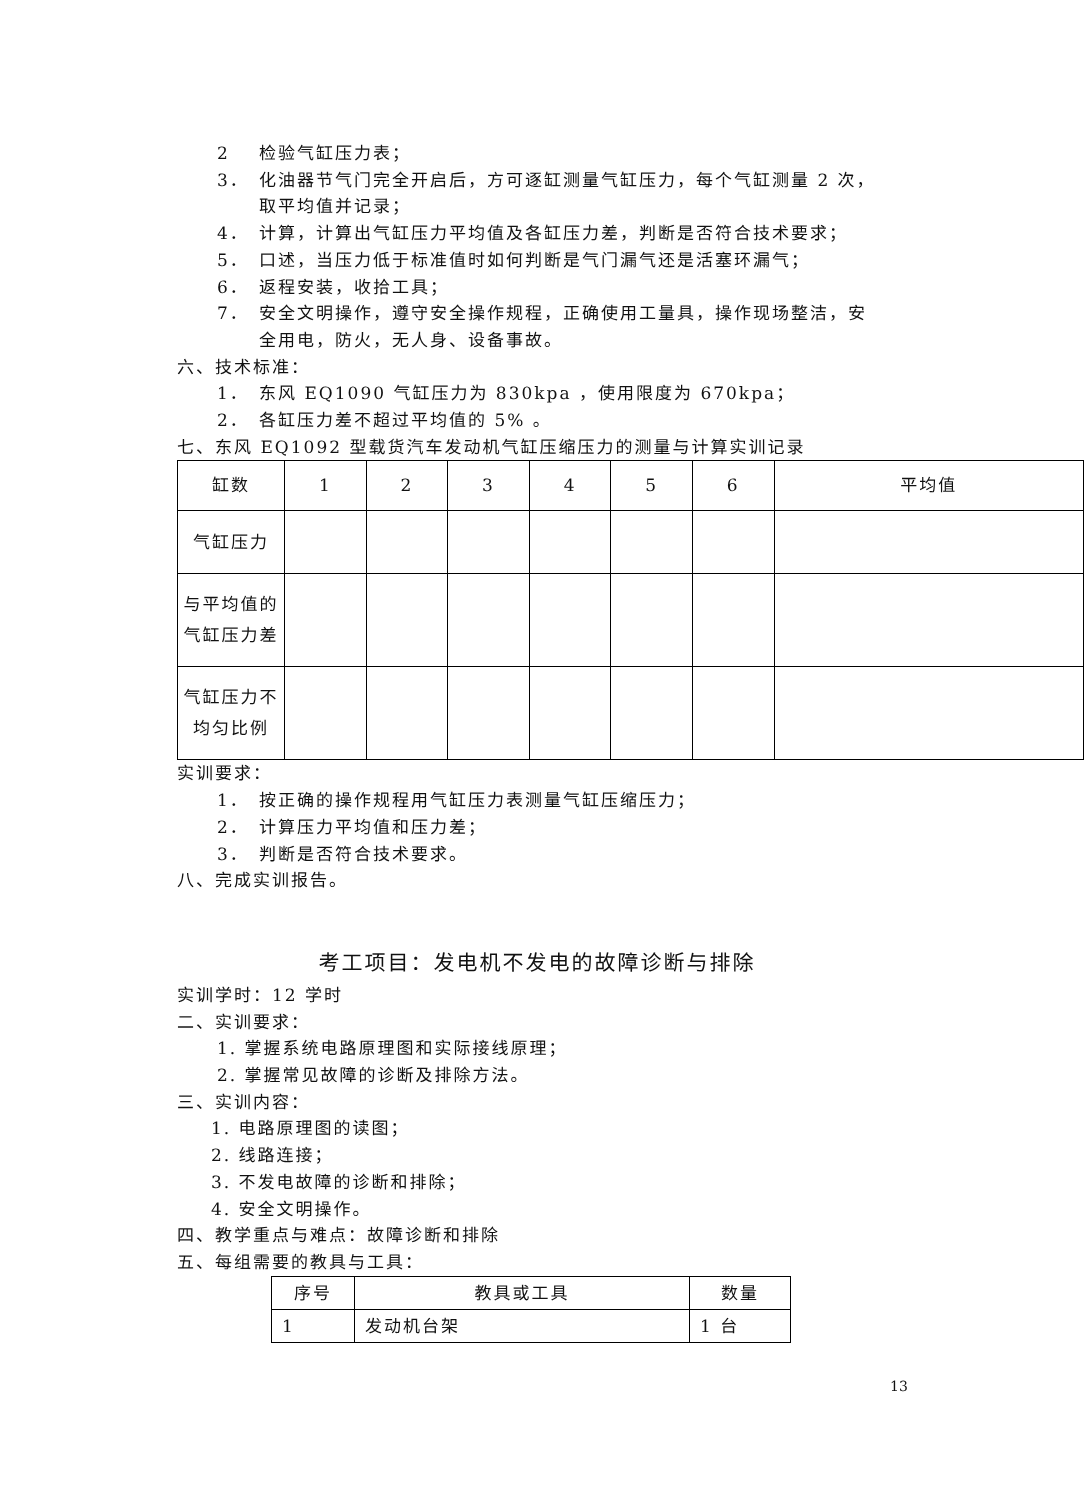2 检验气缸压力表；
3． 化油器节气门完全开启后，方可逐缸测量气缸压力，每个气缸测量 2 次，
取平均值并记录；
4． 计算，计算出气缸压力平均值及各缸压力差，判断是否符合技术要求；
5． 口述，当压力低于标准值时如何判断是气门漏气还是活塞环漏气；
6． 返程安装，收拾工具；
7． 安全文明操作，遵守安全操作规程，正确使用工量具，操作现场整洁，安
全用电，防火，无人身、设备事故。
六、技术标准：
1． 东风 EQ1090 气缸压力为 830kpa ，使用限度为 670kpa；
2． 各缸压力差不超过平均值的 5% 。
七、东风 EQ1092 型载货汽车发动机气缸压缩压力的测量与计算实训记录
| 缸数 | 1 | 2 | 3 | 4 | 5 | 6 | 平均值 |
| 气缸压力 | | | | | | | |
| 与平均值的气缸压力差 | | | | | | | |
| 气缸压力不均匀比例 | | | | | | | |
实训要求：
1． 按正确的操作规程用气缸压力表测量气缸压缩压力；
2． 计算压力平均值和压力差；
3． 判断是否符合技术要求。
八、完成实训报告。
考工项目：发电机不发电的故障诊断与排除
实训学时：12 学时
二、实训要求：
1. 掌握系统电路原理图和实际接线原理；
2. 掌握常见故障的诊断及排除方法。
三、实训内容：
1. 电路原理图的读图；
2. 线路连接；
3. 不发电故障的诊断和排除；
4. 安全文明操作。
四、教学重点与难点：故障诊断和排除
五、每组需要的教具与工具：
| 序号 | 教具或工具 | 数量 |
| 1 | 发动机台架 | 1 台 |
13